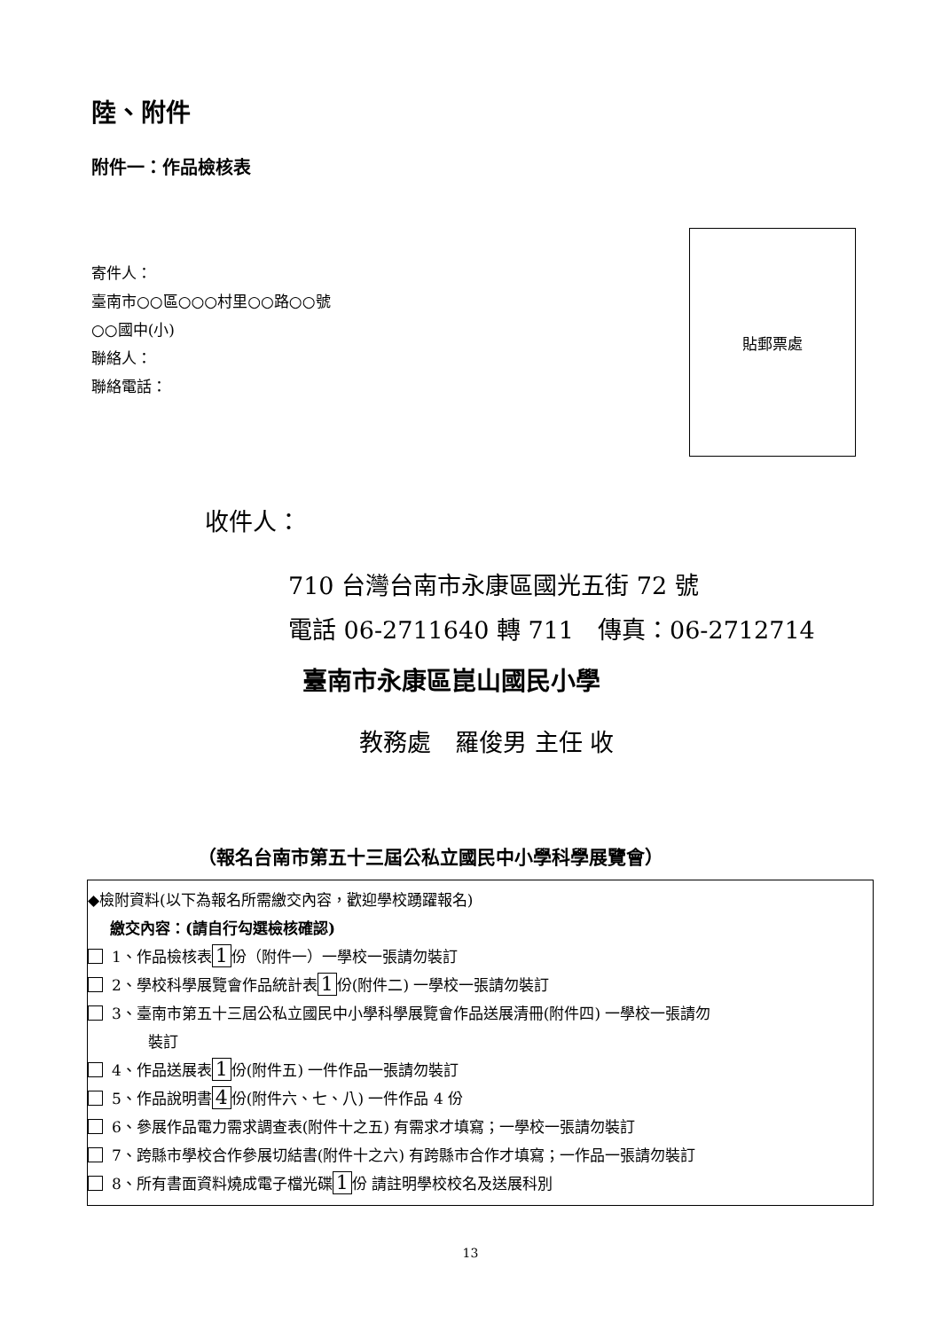陸、附件
附件一：作品檢核表
寄件人：
臺南市○○區○○○村里○○路○○號
○○國中(小)
聯絡人：
聯絡電話：
貼郵票處
收件人：
710 台灣台南市永康區國光五街 72 號
電話 06-2711640 轉 711　傳真：06-2712714
臺南市永康區崑山國民小學
教務處　羅俊男 主任 收
（報名台南市第五十三屆公私立國民中小學科學展覽會）
◆檢附資料(以下為報名所需繳交內容，歡迎學校踴躍報名)
繳交內容：(請自行勾選檢核確認)
1、作品檢核表 1 份（附件一）一學校一張請勿裝訂
2、學校科學展覽會作品統計表 1 份(附件二) 一學校一張請勿裝訂
3、臺南市第五十三屆公私立國民中小學科學展覽會作品送展清冊(附件四) 一學校一張請勿
裝訂
4、作品送展表 1 份(附件五) 一件作品一張請勿裝訂
5、作品說明書 4 份(附件六、七、八) 一件作品 4 份
6、參展作品電力需求調查表(附件十之五) 有需求才填寫；一學校一張請勿裝訂
7、跨縣市學校合作參展切結書(附件十之六) 有跨縣市合作才填寫；一作品一張請勿裝訂
8、所有書面資料燒成電子檔光碟 1 份 請註明學校校名及送展科別
13